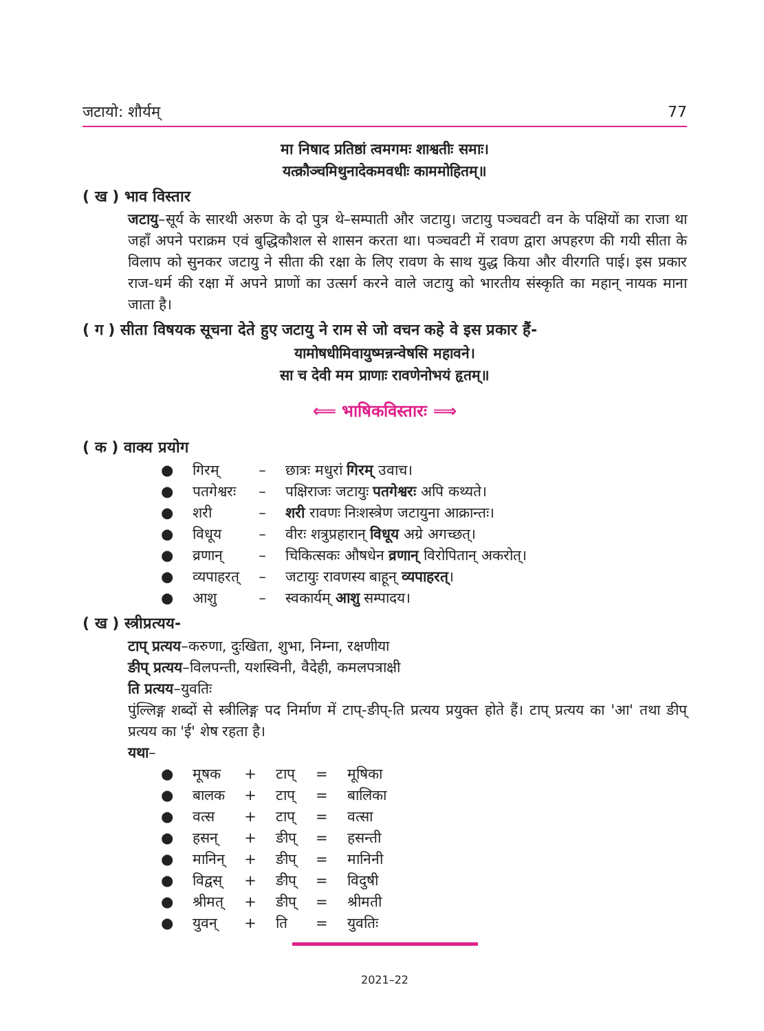जटायो: शौर्यम् 77
मा निषाद प्रतिष्ठां त्वमगमः शाश्वतीः समाः।
यत्क्रौञ्चमिथुनादेकमवधीः काममोहितम्॥
( ख ) भाव विस्तार
जटायु–सूर्य के सारथी अरुण के दो पुत्र थे–सम्पाती और जटायु। जटायु पञ्चवटी वन के पक्षियों का राजा था जहाँ अपने पराक्रम एवं बुद्धिकौशल से शासन करता था। पञ्चवटी में रावण द्वारा अपहरण की गयी सीता के विलाप को सुनकर जटायु ने सीता की रक्षा के लिए रावण के साथ युद्ध किया और वीरगति पाई। इस प्रकार राज-धर्म की रक्षा में अपने प्राणों का उत्सर्ग करने वाले जटायु को भारतीय संस्कृति का महान् नायक माना जाता है।
( ग ) सीता विषयक सूचना देते हुए जटायु ने राम से जो वचन कहे वे इस प्रकार हैं-
यामोषधीमिवायुष्मन्नन्वेषसि महावने।
सा च देवी मम प्राणाः रावणेनोभयं हृतम्॥
⟸ भाषिकविस्तारः ⟹
( क ) वाक्य प्रयोग
| ● | गिरम् | – | छात्रः मधुरां गिरम् उवाच। |
| ● | पतगेश्वरः | – | पक्षिराजः जटायुः पतगेश्वरः अपि कथ्यते। |
| ● | शरी | – | शरी रावणः निःशस्त्रेण जटायुना आक्रान्तः। |
| ● | विधूय | – | वीरः शत्रुप्रहारान् विधूय अग्रे अगच्छत्। |
| ● | व्रणान् | – | चिकित्सकः औषधेन व्रणान् विरोपितान् अकरोत्। |
| ● | व्यपाहरत् | – | जटायुः रावणस्य बाहून् व्यपाहरत् । |
| ● | आशु | – | स्वकार्यम् आशु सम्पादय। |
( ख ) स्त्रीप्रत्यय-
टाप् प्रत्यय–करुणा, दुःखिता, शुभा, निम्ना, रक्षणीया
ङीप् प्रत्यय–विलपन्ती, यशस्विनी, वैदेही, कमलपत्राक्षी
ति प्रत्यय–युवतिः
पुंल्लिङ्ग शब्दों से स्त्रीलिङ्ग पद निर्माण में टाप्-ङीप्-ति प्रत्यय प्रयुक्त होते हैं। टाप् प्रत्यय का 'आ' तथा ङीप् प्रत्यय का 'ई' शेष रहता है।
यथा–
| ● | मूषक | + | टाप् | = | मूषिका |
| ● | बालक | + | टाप् | = | बालिका |
| ● | वत्स | + | टाप् | = | वत्सा |
| ● | हसन् | + | ङीप् | = | हसन्ती |
| ● | मानिन् | + | ङीप् | = | मानिनी |
| ● | विद्वस् | + | ङीप् | = | विदुषी |
| ● | श्रीमत् | + | ङीप् | = | श्रीमती |
| ● | युवन् | + | ति | = | युवतिः |
2021–22